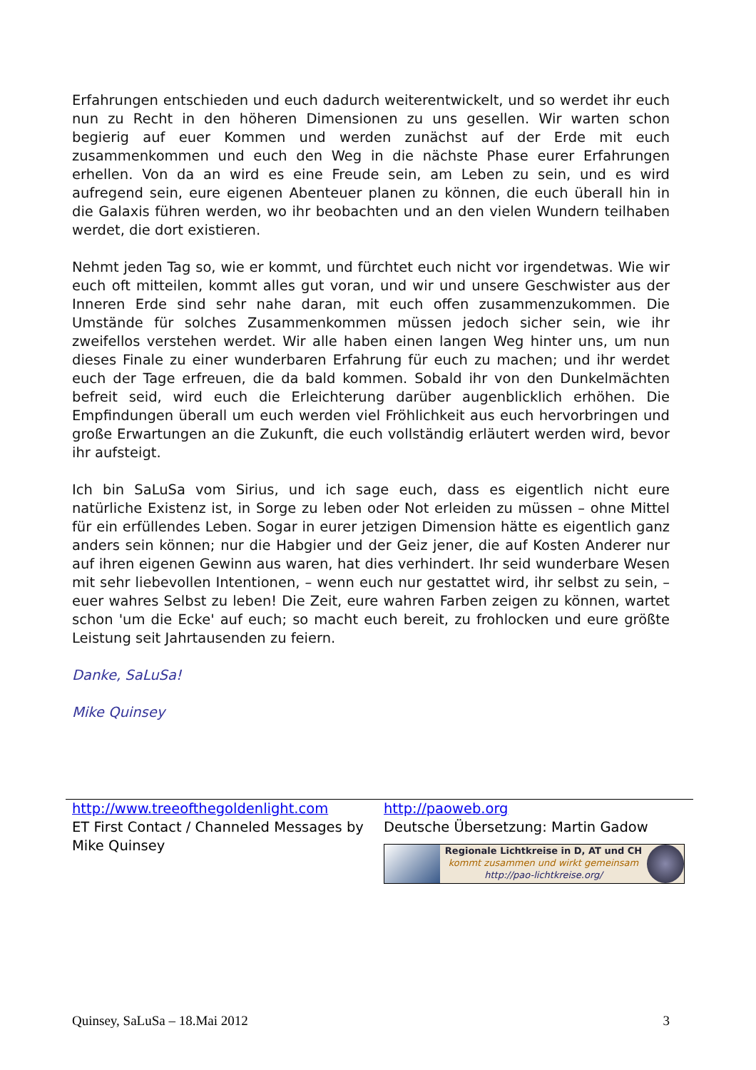Erfahrungen entschieden und euch dadurch weiterentwickelt, und so werdet ihr euch nun zu Recht in den höheren Dimensionen zu uns gesellen. Wir warten schon begierig auf euer Kommen und werden zunächst auf der Erde mit euch zusammenkommen und euch den Weg in die nächste Phase eurer Erfahrungen erhellen. Von da an wird es eine Freude sein, am Leben zu sein, und es wird aufregend sein, eure eigenen Abenteuer planen zu können, die euch überall hin in die Galaxis führen werden, wo ihr beobachten und an den vielen Wundern teilhaben werdet, die dort existieren.
Nehmt jeden Tag so, wie er kommt, und fürchtet euch nicht vor irgendetwas. Wie wir euch oft mitteilen, kommt alles gut voran, und wir und unsere Geschwister aus der Inneren Erde sind sehr nahe daran, mit euch offen zusammenzukommen. Die Umstände für solches Zusammenkommen müssen jedoch sicher sein, wie ihr zweifellos verstehen werdet. Wir alle haben einen langen Weg hinter uns, um nun dieses Finale zu einer wunderbaren Erfahrung für euch zu machen; und ihr werdet euch der Tage erfreuen, die da bald kommen. Sobald ihr von den Dunkelmächten befreit seid, wird euch die Erleichterung darüber augenblicklich erhöhen. Die Empfindungen überall um euch werden viel Fröhlichkeit aus euch hervorbringen und große Erwartungen an die Zukunft, die euch vollständig erläutert werden wird, bevor ihr aufsteigt.
Ich bin SaLuSa vom Sirius, und ich sage euch, dass es eigentlich nicht eure natürliche Existenz ist, in Sorge zu leben oder Not erleiden zu müssen – ohne Mittel für ein erfüllendes Leben. Sogar in eurer jetzigen Dimension hätte es eigentlich ganz anders sein können; nur die Habgier und der Geiz jener, die auf Kosten Anderer nur auf ihren eigenen Gewinn aus waren, hat dies verhindert. Ihr seid wunderbare Wesen mit sehr liebevollen Intentionen, – wenn euch nur gestattet wird, ihr selbst zu sein, – euer wahres Selbst zu leben! Die Zeit, eure wahren Farben zeigen zu können, wartet schon 'um die Ecke' auf euch; so macht euch bereit, zu frohlocken und eure größte Leistung seit Jahrtausenden zu feiern.
Danke, SaLuSa!
Mike Quinsey
http://www.treeofthegoldenlight.com
ET First Contact / Channeled Messages by Mike Quinsey
http://paoweb.org
Deutsche Übersetzung: Martin Gadow
Regionale Lichtkreise in D, AT und CH
kommt zusammen und wirkt gemeinsam
http://pao-lichtkreise.org/
Quinsey, SaLuSa – 18.Mai 2012 3